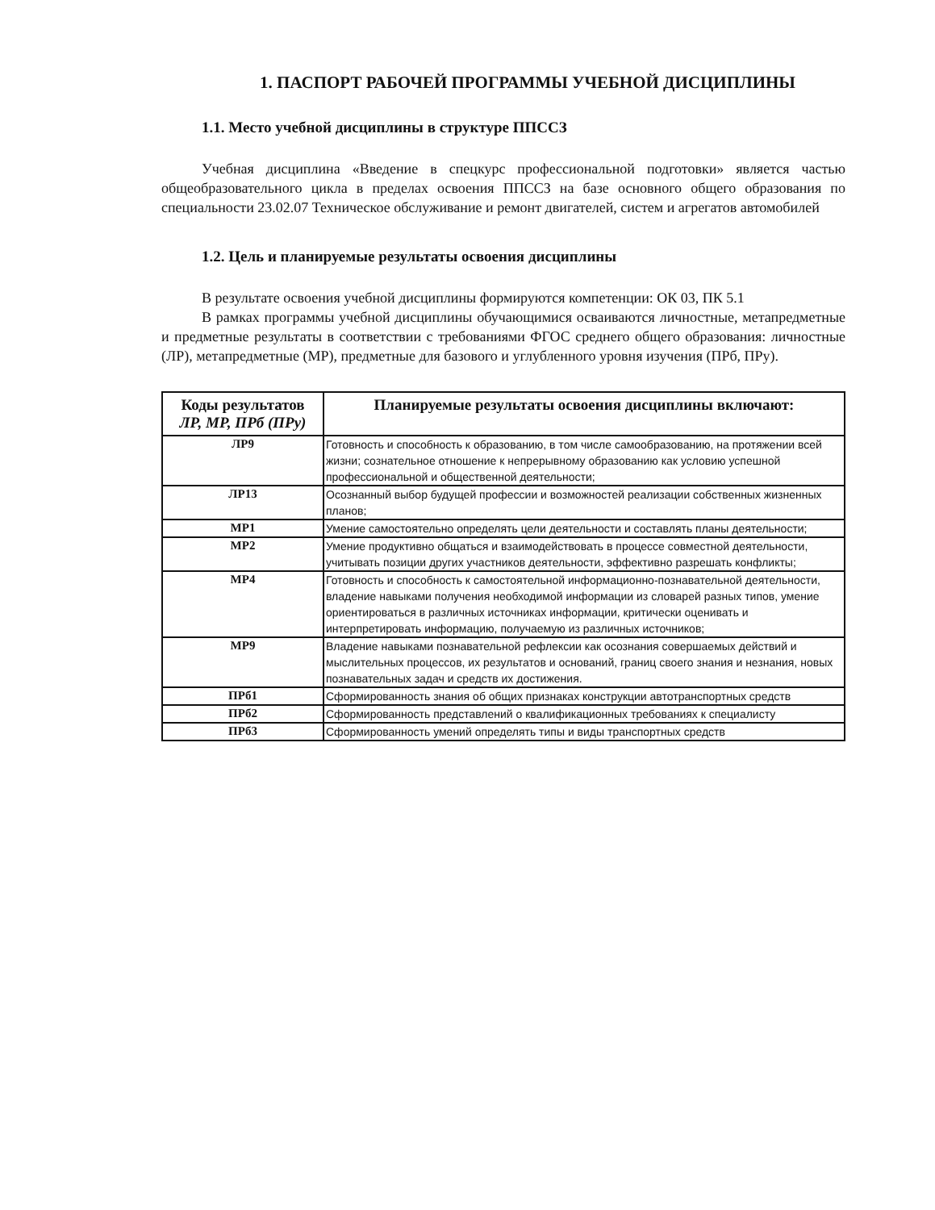1. ПАСПОРТ РАБОЧЕЙ ПРОГРАММЫ УЧЕБНОЙ ДИСЦИПЛИНЫ
1.1. Место учебной дисциплины в структуре ППССЗ
Учебная дисциплина «Введение в спецкурс профессиональной подготовки» является частью общеобразовательного цикла в пределах освоения ППССЗ на базе основного общего образования по специальности 23.02.07 Техническое обслуживание и ремонт двигателей, систем и агрегатов автомобилей
1.2. Цель и планируемые результаты освоения дисциплины
В результате освоения учебной дисциплины формируются компетенции: ОК 03, ПК 5.1
В рамках программы учебной дисциплины обучающимися осваиваются личностные, метапредметные и предметные результаты в соответствии с требованиями ФГОС среднего общего образования: личностные (ЛР), метапредметные (МР), предметные для базового и углубленного уровня изучения (ПРб, ПРу).
| Коды результатов ЛР, МР, ПРб (ПРу) | Планируемые результаты освоения дисциплины включают: |
| --- | --- |
| ЛР9 | Готовность и способность к образованию, в том числе самообразованию, на протяжении всей жизни; сознательное отношение к непрерывному образованию как условию успешной профессиональной и общественной деятельности; |
| ЛР13 | Осознанный выбор будущей профессии и возможностей реализации собственных жизненных планов; |
| МР1 | Умение самостоятельно определять цели деятельности и составлять планы деятельности; |
| МР2 | Умение продуктивно общаться и взаимодействовать в процессе совместной деятельности, учитывать позиции других участников деятельности, эффективно разрешать конфликты; |
| МР4 | Готовность и способность к самостоятельной информационно-познавательной деятельности, владение навыками получения необходимой информации из словарей разных типов, умение ориентироваться в различных источниках информации, критически оценивать и интерпретировать информацию, получаемую из различных источников; |
| МР9 | Владение навыками познавательной рефлексии как осознания совершаемых действий и мыслительных процессов, их результатов и оснований, границ своего знания и незнания, новых познавательных задач и средств их достижения. |
| ПРб1 | Сформированность знания об общих признаках конструкции автотранспортных средств |
| ПРб2 | Сформированность представлений о квалификационных требованиях к специалисту |
| ПРб3 | Сформированность умений определять типы и виды транспортных средств |